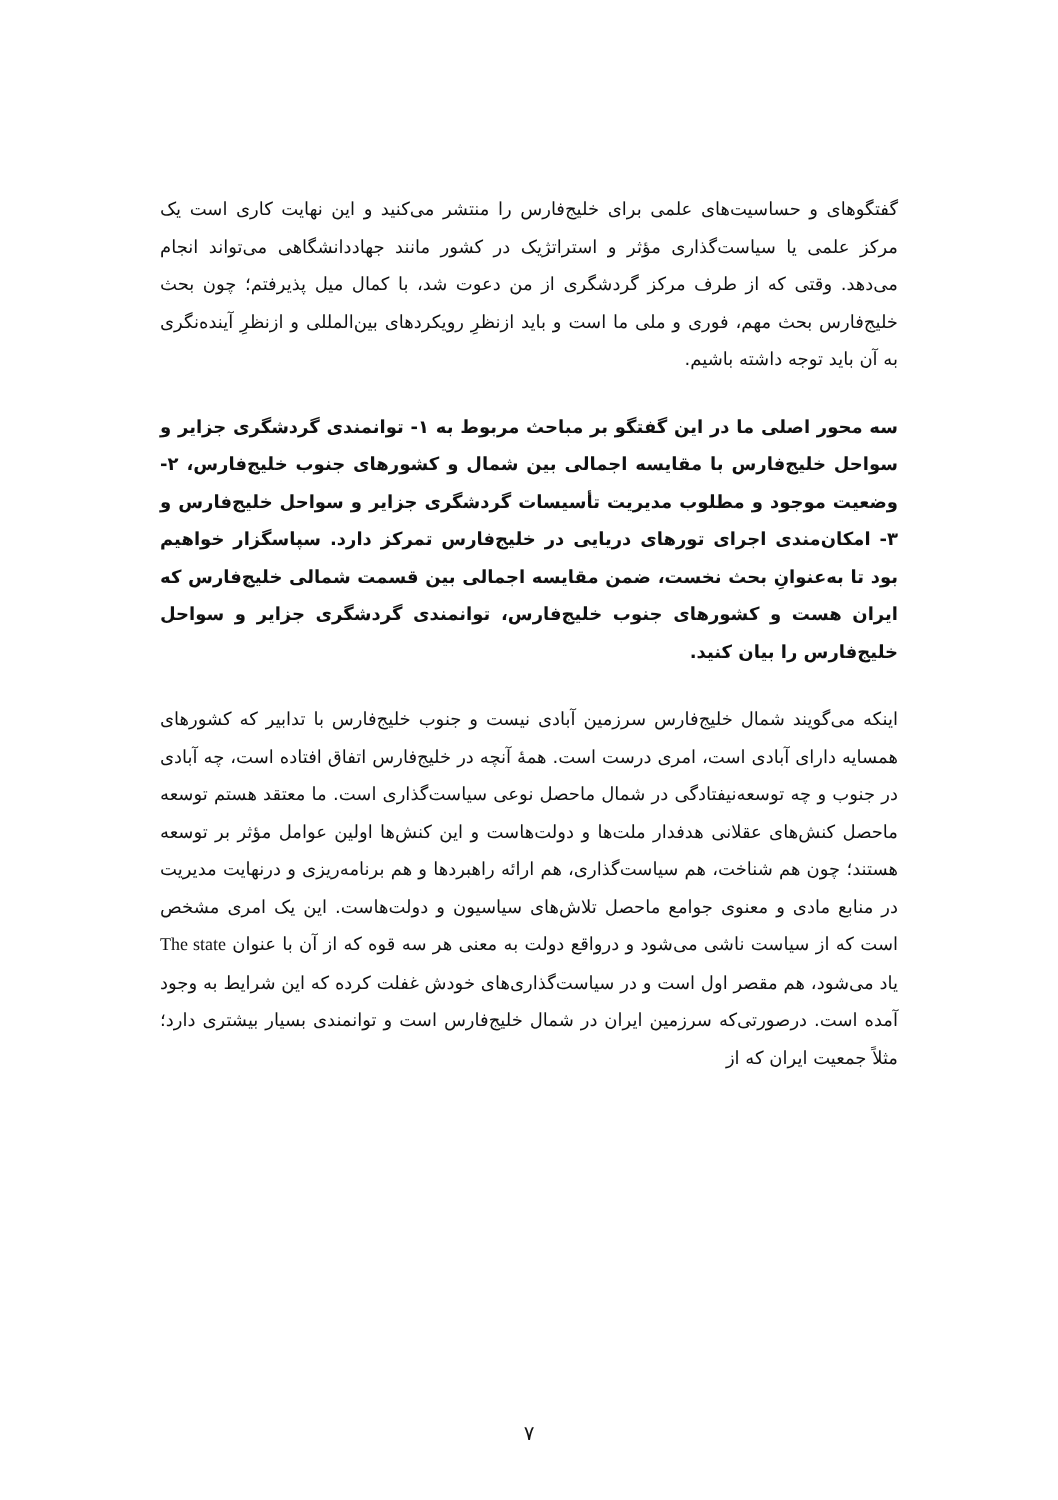گفتگوهای و حساسیت‌های علمی برای خلیج‌فارس را منتشر می‌کنید و این نهایت کاری است یک مرکز علمی یا سیاست‌گذاری مؤثر و استراتژیک در کشور مانند جهاددانشگاهی می‌تواند انجام می‌دهد. وقتی که از طرف مرکز گردشگری از من دعوت شد، با کمال میل پذیرفتم؛ چون بحث خلیج‌فارس بحث مهم، فوری و ملی ما است و باید ازنظرِ رویکردهای بین‌المللی و ازنظرِ آینده‌نگری به آن باید توجه داشته باشیم.
سه محور اصلی ما در این گفتگو بر مباحث مربوط به ۱- توانمندی گردشگری جزایر و سواحل خلیج‌فارس با مقایسه اجمالی بین شمال و کشورهای جنوب خلیج‌فارس، ۲- وضعیت موجود و مطلوب مدیریت تأسیسات گردشگری جزایر و سواحل خلیج‌فارس و ۳- امکان‌مندی اجرای تورهای دریایی در خلیج‌فارس تمرکز دارد. سپاسگزار خواهیم بود تا به‌عنوانِ بحث نخست، ضمن مقایسه اجمالی بین قسمت شمالی خلیج‌فارس که ایران هست و کشورهای جنوب خلیج‌فارس، توانمندی گردشگری جزایر و سواحل خلیج‌فارس را بیان کنید.
اینکه می‌گویند شمال خلیج‌فارس سرزمین آبادی نیست و جنوب خلیج‌فارس با تدابیر که کشورهای همسایه دارای آبادی است، امری درست است. همهٔ آنچه در خلیج‌فارس اتفاق افتاده است، چه آبادی در جنوب و چه توسعه‌نیفتادگی در شمال ماحصل نوعی سیاست‌گذاری است. ما معتقد هستم توسعه ماحصل کنش‌های عقلانی هدفدار ملت‌ها و دولت‌هاست و این کنش‌ها اولین عوامل مؤثر بر توسعه هستند؛ چون هم شناخت، هم سیاست‌گذاری، هم ارائه راهبردها و هم برنامه‌ریزی و درنهایت مدیریت در منابع مادی و معنوی جوامع ماحصل تلاش‌های سیاسیون و دولت‌هاست. این یک امری مشخص است که از سیاست ناشی می‌شود و درواقع دولت به معنی هر سه قوه که از آن با عنوان The state یاد می‌شود، هم مقصر اول است و در سیاست‌گذاری‌های خودش غفلت کرده که این شرایط به وجود آمده است. درصورتی‌که سرزمین ایران در شمال خلیج‌فارس است و توانمندی بسیار بیشتری دارد؛ مثلاً جمعیت ایران که از
۷